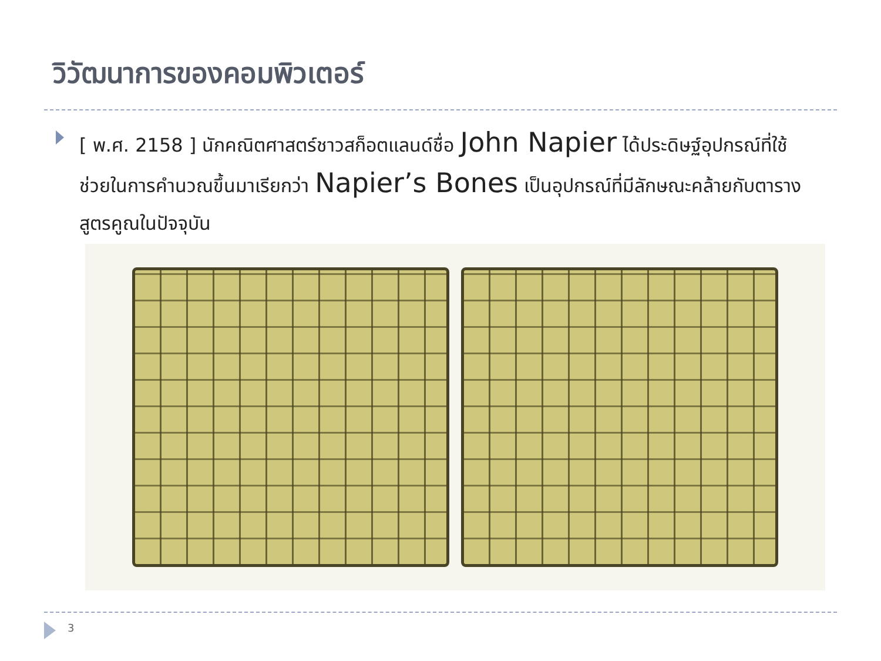วิวัฒนาการของคอมพิวเตอร์
[ พ.ศ. 2158 ] นักคณิตศาสตร์ชาวสก็อตแลนด์ชื่อ John Napier ได้ประดิษฐ์อุปกรณ์ที่ใช้ช่วยในการคำนวณขึ้นมาเรียกว่า Napier’s Bones เป็นอุปกรณ์ที่มีลักษณะคล้ายกับตารางสูตรคูณในปัจจุบัน
3